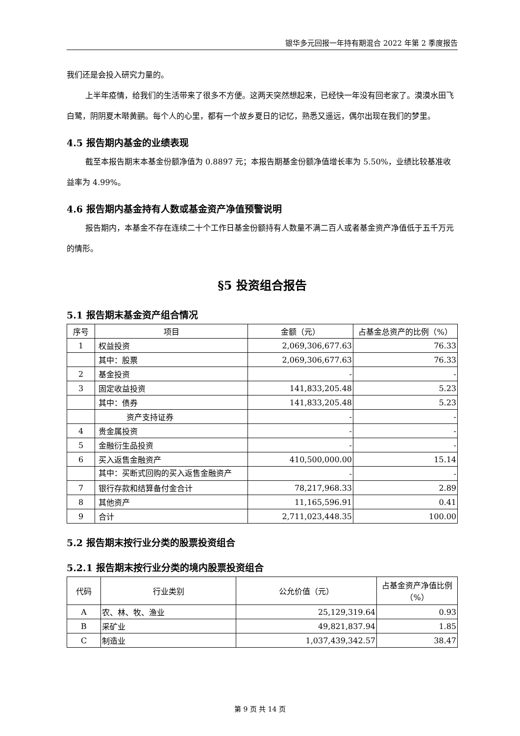银华多元回报一年持有期混合 2022 年第 2 季度报告
我们还是会投入研究力量的。
上半年疫情，给我们的生活带来了很多不方便。这两天突然想起来，已经快一年没有回老家了。漠漠水田飞白鹭，阴阴夏木啭黄鹂。每个人的心里，都有一个故乡夏日的记忆，熟悉又遥远，偶尔出现在我们的梦里。
4.5 报告期内基金的业绩表现
截至本报告期末本基金份额净值为 0.8897 元；本报告期基金份额净值增长率为 5.50%，业绩比较基准收益率为 4.99%。
4.6 报告期内基金持有人数或基金资产净值预警说明
报告期内，本基金不存在连续二十个工作日基金份额持有人数量不满二百人或者基金资产净值低于五千万元的情形。
§5 投资组合报告
5.1 报告期末基金资产组合情况
| 序号 | 项目 | 金额（元） | 占基金总资产的比例（%） |
| --- | --- | --- | --- |
| 1 | 权益投资 | 2,069,306,677.63 | 76.33 |
| | 其中：股票 | 2,069,306,677.63 | 76.33 |
| 2 | 基金投资 | - | - |
| 3 | 固定收益投资 | 141,833,205.48 | 5.23 |
| | 其中：债券 | 141,833,205.48 | 5.23 |
| | 资产支持证券 | - | - |
| 4 | 贵金属投资 | - | - |
| 5 | 金融衍生品投资 | - | - |
| 6 | 买入返售金融资产 | 410,500,000.00 | 15.14 |
| | 其中：买断式回购的买入返售金融资产 | - | - |
| 7 | 银行存款和结算备付金合计 | 78,217,968.33 | 2.89 |
| 8 | 其他资产 | 11,165,596.91 | 0.41 |
| 9 | 合计 | 2,711,023,448.35 | 100.00 |
5.2 报告期末按行业分类的股票投资组合
5.2.1 报告期末按行业分类的境内股票投资组合
| 代码 | 行业类别 | 公允价值（元） | 占基金资产净值比例（%） |
| --- | --- | --- | --- |
| A | 农、林、牧、渔业 | 25,129,319.64 | 0.93 |
| B | 采矿业 | 49,821,837.94 | 1.85 |
| C | 制造业 | 1,037,439,342.57 | 38.47 |
第 9 页 共 14 页